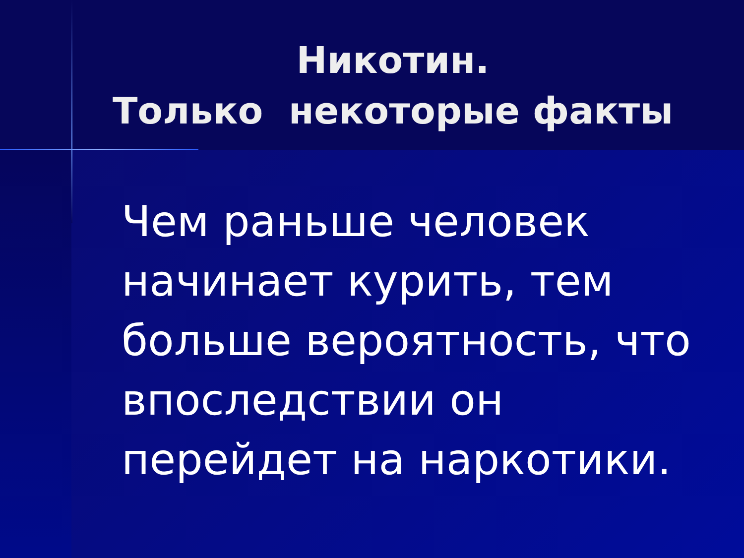Никотин.
Только некоторые факты
Чем раньше человек начинает курить, тем больше вероятность, что впоследствии он перейдет на наркотики.